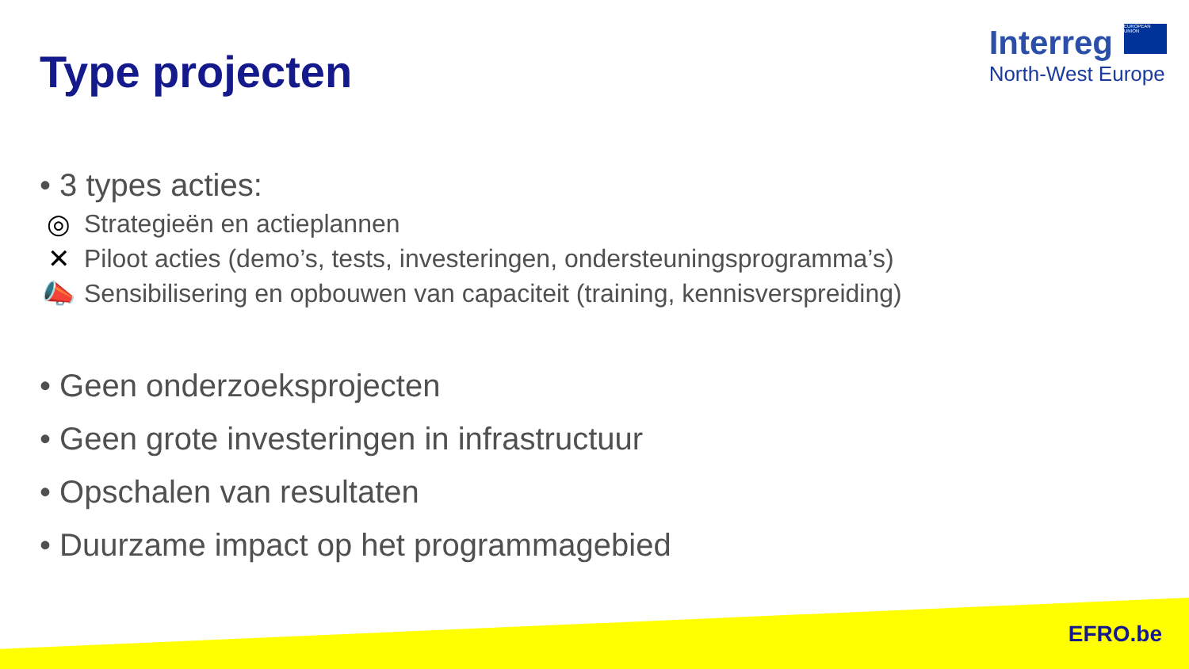Type projecten
Interreg EUROPEAN UNION
North-West Europe
• 3 types acties:
◎ Strategieën en actieplannen
✕ Piloot acties (demo’s, tests, investeringen, ondersteuningsprogramma’s)
📣 Sensibilisering en opbouwen van capaciteit (training, kennisverspreiding)
• Geen onderzoeksprojecten
• Geen grote investeringen in infrastructuur
• Opschalen van resultaten
• Duurzame impact op het programmagebied
EFRO.be